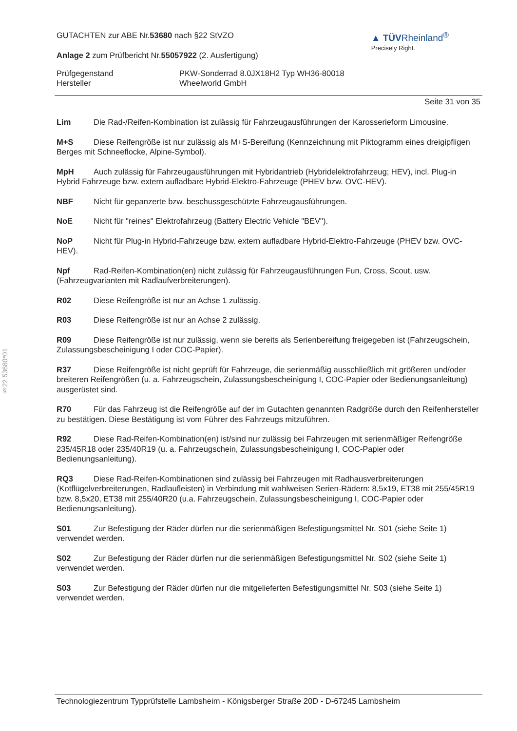§22 53680*01
GUTACHTEN zur ABE Nr.53680 nach §22 StVZO
Anlage 2 zum Prüfbericht Nr.55057922 (2. Ausfertigung)
▲ TÜVRheinland<sup>®</sup>
Precisely Right.
Prüfgegenstand
Hersteller
PKW-Sonderrad 8.0JX18H2 Typ WH36-80018
Wheelworld GmbH
Seite 31 von 35
Lim Die Rad-/Reifen-Kombination ist zulässig für Fahrzeugausführungen der Karosserieform Limousine.
M+S Diese Reifengröße ist nur zulässig als M+S-Bereifung (Kennzeichnung mit Piktogramm eines dreigipfligen Berges mit Schneeflocke, Alpine-Symbol).
MpH Auch zulässig für Fahrzeugausführungen mit Hybridantrieb (Hybridelektrofahrzeug; HEV), incl. Plug-in Hybrid Fahrzeuge bzw. extern aufladbare Hybrid-Elektro-Fahrzeuge (PHEV bzw. OVC-HEV).
NBF Nicht für gepanzerte bzw. beschussgeschützte Fahrzeugausführungen.
NoE Nicht für "reines" Elektrofahrzeug (Battery Electric Vehicle "BEV").
NoP Nicht für Plug-in Hybrid-Fahrzeuge bzw. extern aufladbare Hybrid-Elektro-Fahrzeuge (PHEV bzw. OVC-HEV).
Npf Rad-Reifen-Kombination(en) nicht zulässig für Fahrzeugausführungen Fun, Cross, Scout, usw. (Fahrzeugvarianten mit Radlaufverbreiterungen).
R02 Diese Reifengröße ist nur an Achse 1 zulässig.
R03 Diese Reifengröße ist nur an Achse 2 zulässig.
R09 Diese Reifengröße ist nur zulässig, wenn sie bereits als Serienbereifung freigegeben ist (Fahrzeugschein, Zulassungsbescheinigung I oder COC-Papier).
R37 Diese Reifengröße ist nicht geprüft für Fahrzeuge, die serienmäßig ausschließlich mit größeren und/oder breiteren Reifengrößen (u. a. Fahrzeugschein, Zulassungsbescheinigung I, COC-Papier oder Bedienungsanleitung) ausgerüstet sind.
R70 Für das Fahrzeug ist die Reifengröße auf der im Gutachten genannten Radgröße durch den Reifenhersteller zu bestätigen. Diese Bestätigung ist vom Führer des Fahrzeugs mitzuführen.
R92 Diese Rad-Reifen-Kombination(en) ist/sind nur zulässig bei Fahrzeugen mit serienmäßiger Reifengröße 235/45R18 oder 235/40R19 (u. a. Fahrzeugschein, Zulassungsbescheinigung I, COC-Papier oder Bedienungsanleitung).
RQ3 Diese Rad-Reifen-Kombinationen sind zulässig bei Fahrzeugen mit Radhausverbreiterungen (Kotflügelverbreiterungen, Radlaufleisten) in Verbindung mit wahlweisen Serien-Rädern: 8,5x19, ET38 mit 255/45R19 bzw. 8,5x20, ET38 mit 255/40R20 (u.a. Fahrzeugschein, Zulassungsbescheinigung I, COC-Papier oder Bedienungsanleitung).
S01 Zur Befestigung der Räder dürfen nur die serienmäßigen Befestigungsmittel Nr. S01 (siehe Seite 1) verwendet werden.
S02 Zur Befestigung der Räder dürfen nur die serienmäßigen Befestigungsmittel Nr. S02 (siehe Seite 1) verwendet werden.
S03 Zur Befestigung der Räder dürfen nur die mitgelieferten Befestigungsmittel Nr. S03 (siehe Seite 1) verwendet werden.
Technologiezentrum Typprüfstelle Lambsheim - Königsberger Straße 20D - D-67245 Lambsheim